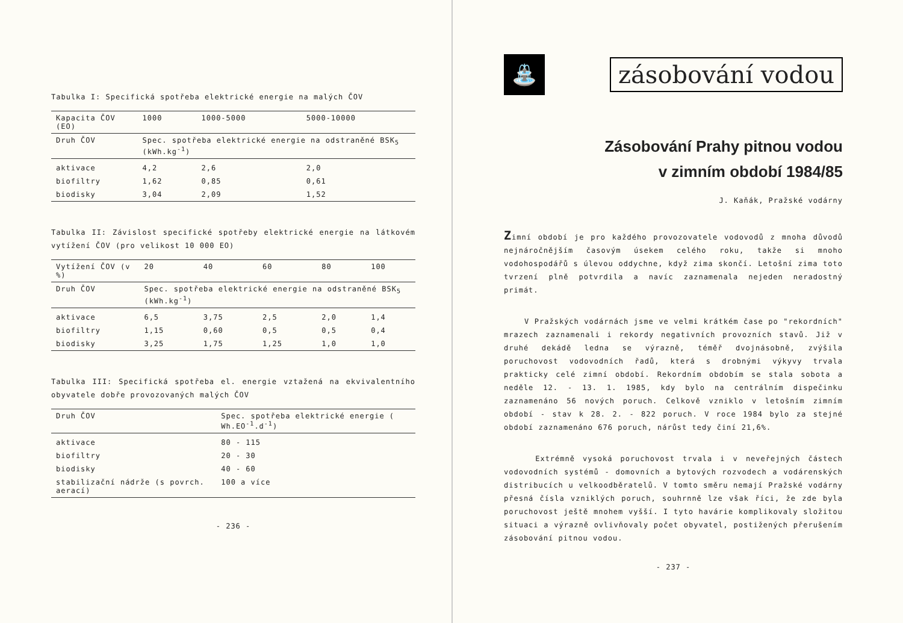Tabulka I: Specifická spotřeba elektrické energie na malých ČOV
| Kapacita ČOV (EO) | 1000 | 1000-5000 | 5000-10000 |
| --- | --- | --- | --- |
| Druh ČOV | Spec. spotřeba elektrické energie na odstraněné BSK<sub>5</sub> (kWh.kg<sup>-1</sup>) | | |
| aktivace | 4,2 | 2,6 | 2,0 |
| biofiltry | 1,62 | 0,85 | 0,61 |
| biodisky | 3,04 | 2,09 | 1,52 |
Tabulka II: Závislost specifické spotřeby elektrické energie na látkovém vytížení ČOV (pro velikost 10 000 EO)
| Vytížení ČOV (v %) | 20 | 40 | 60 | 80 | 100 |
| --- | --- | --- | --- | --- | --- |
| Druh ČOV | Spec. spotřeba elektrické energie na odstraněné BSK<sub>5</sub> (kWh.kg<sup>-1</sup>) | | | | |
| aktivace | 6,5 | 3,75 | 2,5 | 2,0 | 1,4 |
| biofiltry | 1,15 | 0,60 | 0,5 | 0,5 | 0,4 |
| biodisky | 3,25 | 1,75 | 1,25 | 1,0 | 1,0 |
Tabulka III: Specifická spotřeba el. energie vztažená na ekvivalentního obyvatele dobře provozovaných malých ČOV
| Druh ČOV | Spec. spotřeba elektrické energie ( Wh.EO<sup>-1</sup>.d<sup>-1</sup>) |
| --- | --- |
| aktivace | 80 - 115 |
| biofiltry | 20 - 30 |
| biodisky | 40 - 60 |
| stabilizační nádrže (s povrch. aerací) | 100 a více |
- 236 -
⛲
zásobování vodou
Zásobování Prahy pitnou vodou
v zimním období 1984/85
J. Kaňák, Pražské vodárny
Zimní období je pro každého provozovatele vodovodů z mnoha důvodů nejnáročnějším časovým úsekem celého roku, takže si mnoho vodohospodářů s úlevou oddychne, když zima skončí. Letošní zima toto tvrzení plně potvrdila a navíc zaznamenala nejeden neradostný primát.
V Pražských vodárnách jsme ve velmi krátkém čase po "rekordních" mrazech zaznamenali i rekordy negativních provozních stavů. Již v druhé dekádě ledna se výrazně, téměř dvojnásobně, zvýšila poruchovost vodovodních řadů, která s drobnými výkyvy trvala prakticky celé zimní období. Rekordním obdobím se stala sobota a neděle 12. - 13. 1. 1985, kdy bylo na centrálním dispečinku zaznamenáno 56 nových poruch. Celkově vzniklo v letošním zimním období - stav k 28. 2. - 822 poruch. V roce 1984 bylo za stejné období zaznamenáno 676 poruch, nárůst tedy činí 21,6%.
Extrémně vysoká poruchovost trvala i v neveřejných částech vodovodních systémů - domovních a bytových rozvodech a vodárenských distribucích u velkoodběratelů. V tomto směru nemají Pražské vodárny přesná čísla vzniklých poruch, souhrnně lze však říci, že zde byla poruchovost ještě mnohem vyšší. I tyto havárie komplikovaly složitou situaci a výrazně ovlivňovaly počet obyvatel, postižených přerušením zásobování pitnou vodou.
- 237 -